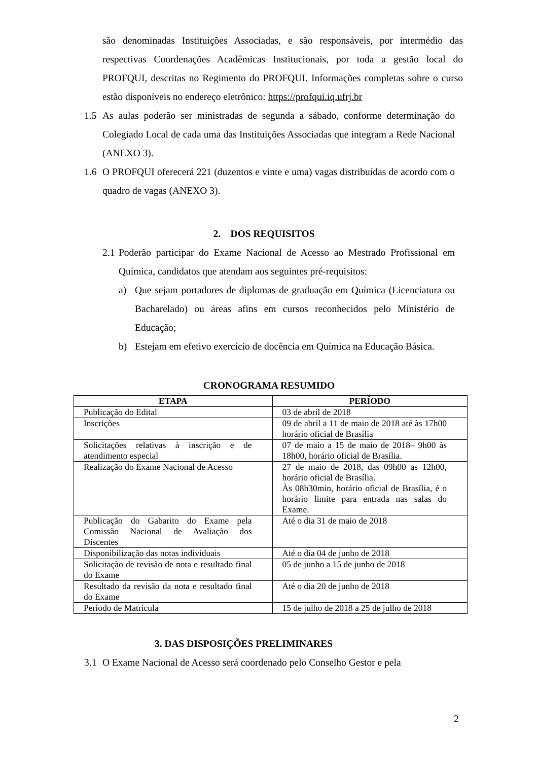são denominadas Instituições Associadas, e são responsáveis, por intermédio das respectivas Coordenações Acadêmicas Institucionais, por toda a gestão local do PROFQUI, descritas no Regimento do PROFQUI. Informações completas sobre o curso estão disponíveis no endereço eletrônico: https://profqui.iq.ufrj.br
1.5 As aulas poderão ser ministradas de segunda a sábado, conforme determinação do Colegiado Local de cada uma das Instituições Associadas que integram a Rede Nacional (ANEXO 3).
1.6 O PROFQUI oferecerá 221 (duzentos e vinte e uma) vagas distribuídas de acordo com o quadro de vagas (ANEXO 3).
2. DOS REQUISITOS
2.1
Poderão participar do Exame Nacional de Acesso ao Mestrado Profissional em Química, candidatos que atendam aos seguintes pré-requisitos:
a) Que sejam portadores de diplomas de graduação em Química (Licenciatura ou Bacharelado) ou áreas afins em cursos reconhecidos pelo Ministério de Educação;
b) Estejam em efetivo exercício de docência em Química na Educação Básica.
CRONOGRAMA RESUMIDO
| ETAPA | PERÍODO |
| --- | --- |
| Publicação do Edital | 03 de abril de 2018 |
| Inscrições | 09 de abril a 11 de maio de 2018 até às 17h00 horário oficial de Brasília |
| Solicitações relativas à inscrição e de atendimento especial | 07 de maio a 15 de maio de 2018– 9h00 às 18h00, horário oficial de Brasília. |
| Realização do Exame Nacional de Acesso | 27 de maio de 2018, das 09h00 as 12h00, horário oficial de Brasília. Às 08h30min, horário oficial de Brasília, é o horário limite para entrada nas salas do Exame. |
| Publicação do Gabarito do Exame pela Comissão Nacional de Avaliação dos Discentes | Até o dia 31 de maio de 2018 |
| Disponibilização das notas individuais | Até o dia 04 de junho de 2018 |
| Solicitação de revisão de nota e resultado final do Exame | 05 de junho a 15 de junho de 2018 |
| Resultado da revisão da nota e resultado final do Exame | Até o dia 20 de junho de 2018 |
| Período de Matrícula | 15 de julho de 2018 a 25 de julho de 2018 |
3. DAS DISPOSIÇÕES PRELIMINARES
3.1 O Exame Nacional de Acesso será coordenado pelo Conselho Gestor e pela
2